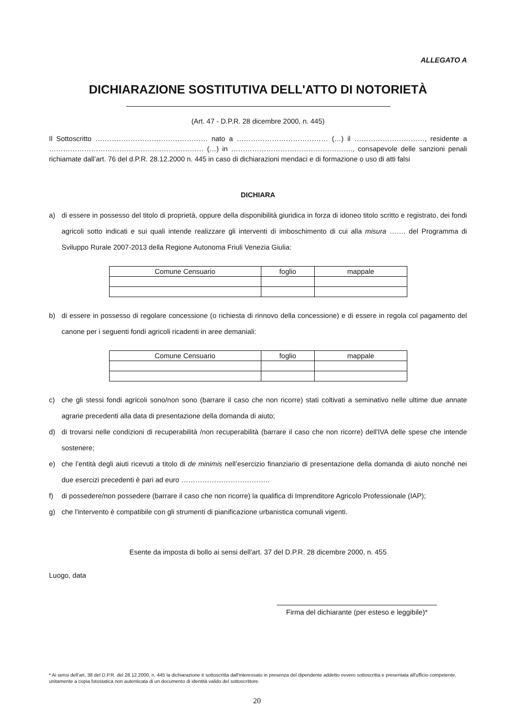ALLEGATO A
DICHIARAZIONE SOSTITUTIVA DELL'ATTO DI NOTORIETÀ
(Art. 47 - D.P.R. 28 dicembre 2000, n. 445)
Il Sottoscritto ………………………………………… nato a ………………………………… (…) il …………………………, residente a ………………………………………………………… (…) in ……………………………………………., consapevole delle sanzioni penali richiamate dall’art. 76 del d.P.R. 28.12.2000 n. 445 in caso di dichiarazioni mendaci e di formazione o uso di atti falsi
DICHIARA
a) di essere in possesso del titolo di proprietà, oppure della disponibilità giuridica in forza di idoneo titolo scritto e registrato, dei fondi agricoli sotto indicati e sui quali intende realizzare gli interventi di imboschimento di cui alla misura ……. del Programma di Sviluppo Rurale 2007-2013 della Regione Autonoma Friuli Venezia Giulia:
| Comune Censuario | foglio | mappale |
| --- | --- | --- |
b) di essere in possesso di regolare concessione (o richiesta di rinnovo della concessione) e di essere in regola col pagamento del canone per i seguenti fondi agricoli ricadenti in aree demaniali:
| Comune Censuario | foglio | mappale |
| --- | --- | --- |
c) che gli stessi fondi agricoli sono/non sono (barrare il caso che non ricorre) stati coltivati a seminativo nelle ultime due annate agrarie precedenti alla data di presentazione della domanda di aiuto;
d) di trovarsi nelle condizioni di recuperabilità /non recuperabilità (barrare il caso che non ricorre) dell'IVA delle spese che intende sostenere;
e) che l’entità degli aiuti ricevuti a titolo di de minimis nell’esercizio finanziario di presentazione della domanda di aiuto nonché nei due esercizi precedenti è pari ad euro ………………………………..
f) di possedere/non possedere (barrare il caso che non ricorre) la qualifica di Imprenditore Agricolo Professionale (IAP);
g) che l'intervento è compatibile con gli strumenti di pianificazione urbanistica comunali vigenti.
Esente da imposta di bollo ai sensi dell'art. 37 del D.P.R. 28 dicembre 2000, n. 455
Luogo, data
Firma del dichiarante (per esteso e leggibile)*
* Ai sensi dell’art. 38 del D.P.R. del 28.12.2000, n. 445 la dichiarazione è sottoscritta dall'interessato in presenza del dipendente addetto ovvero sottoscritta e presentata all'ufficio competente, unitamente a copia fotostatica non autenticata di un documento di identità valido del sottoscrittore.
20